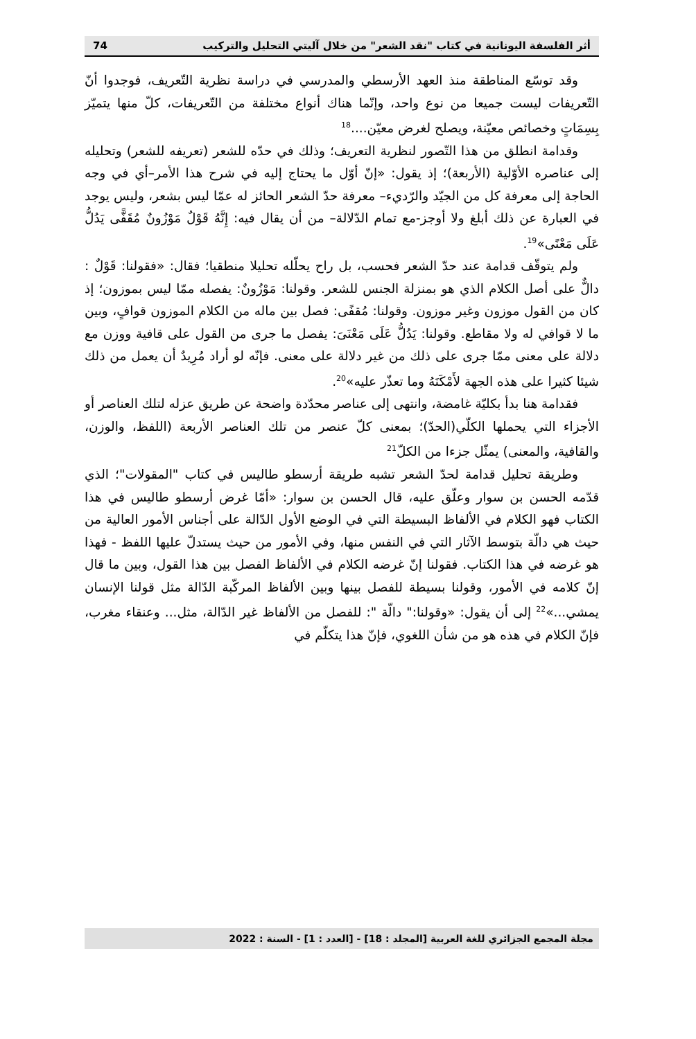أثر الفلسفة اليونانية في كتاب "نقد الشعر" من خلال آليتي التحليل والتركيب 74
وقد توسّع المناطقة منذ العهد الأرسطي والمدرسي في دراسة نظرية التّعريف، فوجدوا أنّ التّعريفات ليست جميعا من نوع واحد، وإنّما هناك أنواع مختلفة من التّعريفات، كلّ منها يتميّز بِسِمَاتٍ وخصائص معيّنة، ويصلح لغرض معيّن....<sup>18</sup>
وقدامة انطلق من هذا التّصور لنظرية التعريف؛ وذلك في حدّه للشعر (تعريفه للشعر) وتحليله إلى عناصره الأوّلية (الأربعة)؛ إذ يقول: «إنّ أوّل ما يحتاج إليه في شرح هذا الأمر–أي في وجه الحاجة إلى معرفة كل من الجيّد والرّديء– معرفة حدّ الشعر الحائز له عمّا ليس بشعر، وليس يوجد في العبارة عن ذلك أبلغ ولا أوجز-مع تمام الدّلالة– من أن يقال فيه: إِنَّهُ قَوْلٌ مَوْزُونٌ مُقَفًّى يَدُلُّ عَلَى مَعْنًى»<sup>19</sup>.
ولم يتوقّف قدامة عند حدّ الشعر فحسب، بل راح يحلّله تحليلا منطقيا؛ فقال: «فقولنا: قَوْلٌ : دالٌّ على أصل الكلام الذي هو بمنزلة الجنس للشعر. وقولنا: مَوْزُونٌ: يفصله ممّا ليس بموزون؛ إذ كان من القول موزون وغير موزون. وقولنا: مُقفًى: فصل بين ماله من الكلام الموزون قوافٍ، وبين ما لا قوافي له ولا مقاطع. وقولنا: يَدُلُّ عَلَى مَعْنَىَ: يفصل ما جرى من القول على قافية ووزن مع دلالة على معنى ممّا جرى على ذلك من غير دلالة على معنى. فإنّه لو أراد مُرِيدٌ أن يعمل من ذلك شيئا كثيرا على هذه الجهة لأَمْكَنَهُ وما تعذّر عليه»<sup>20</sup>.
فقدامة هنا بدأ بكليّة غامضة، وانتهى إلى عناصر محدّدة واضحة عن طريق عزله لتلك العناصر أو الأجزاء التي يحملها الكلّي(الحدّ)؛ بمعنى كلّ عنصر من تلك العناصر الأربعة (اللفظ، والوزن، والقافية، والمعنى) يمثّل جزءا من الكلّ<sup>21</sup>
وطريقة تحليل قدامة لحدّ الشعر تشبه طريقة أرسطو طاليس في كتاب "المقولات"؛ الذي قدّمه الحسن بن سوار وعلّق عليه، قال الحسن بن سوار: «أمّا غرض أرسطو طاليس في هذا الكتاب فهو الكلام في الألفاظ البسيطة التي في الوضع الأول الدّالة على أجناس الأمور العالية من حيث هي دالّة بتوسط الآثار التي في النفس منها، وفي الأمور من حيث يستدلّ عليها اللفظ - فهذا هو غرضه في هذا الكتاب. فقولنا إنّ غرضه الكلام في الألفاظ الفصل بين هذا القول، وبين ما قال إنّ كلامه في الأمور، وقولنا بسيطة للفصل بينها وبين الألفاظ المركّبة الدّالة مثل قولنا الإنسان يمشي...»<sup>22</sup> إلى أن يقول: «وقولنا:" دالّة ": للفصل من الألفاظ غير الدّالة، مثل... وعنقاء مغرب، فإنّ الكلام في هذه هو من شأن اللغوي، فإنّ هذا يتكلّم في
مجلة المجمع الجزائري للغة العربية [المجلد : 18] - [العدد : 1] - السنة : 2022